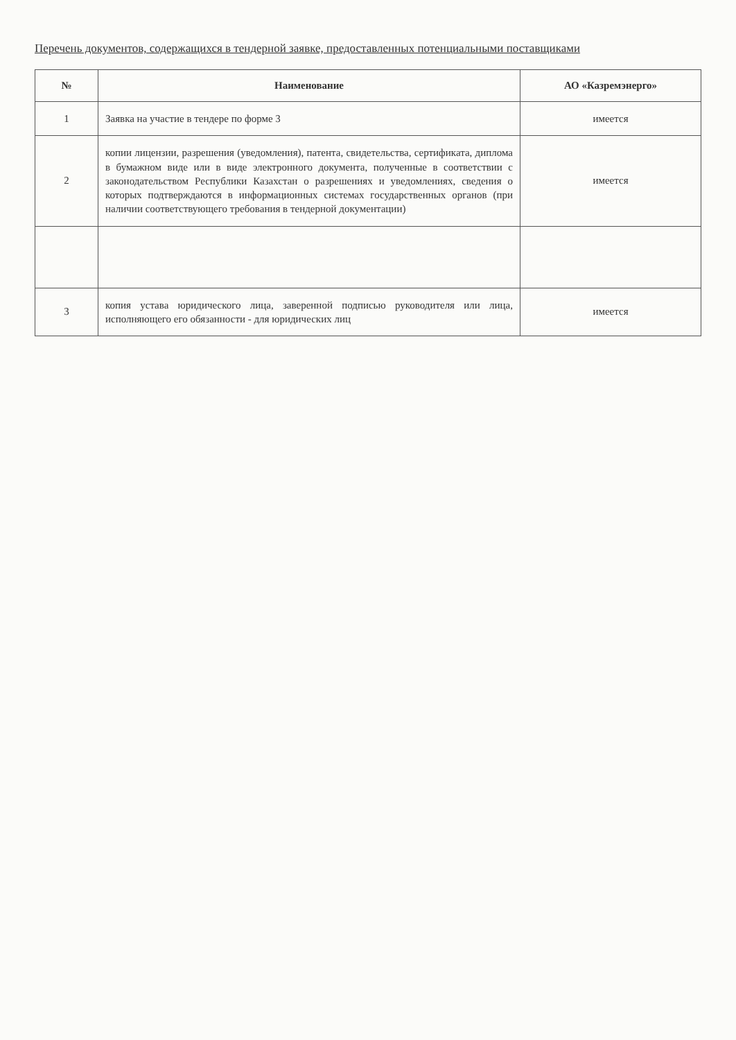Перечень документов, содержащихся в тендерной заявке, предоставленных потенциальными поставщиками
| № | Наименование | АО «Казремэнерго» |
| --- | --- | --- |
| 1 | Заявка на участие в тендере по форме 3 | имеется |
| 2 | копии лицензии, разрешения (уведомления), патента, свидетельства, сертификата, диплома в бумажном виде или в виде электронного документа, полученные в соответствии с законодательством Республики Казахстан о разрешениях и уведомлениях, сведения о которых подтверждаются в информационных системах государственных органов (при наличии соответствующего требования в тендерной документации) | имеется |
| 3 | копия устава юридического лица, заверенной подписью руководителя или лица, исполняющего его обязанности - для юридических лиц | имеется |